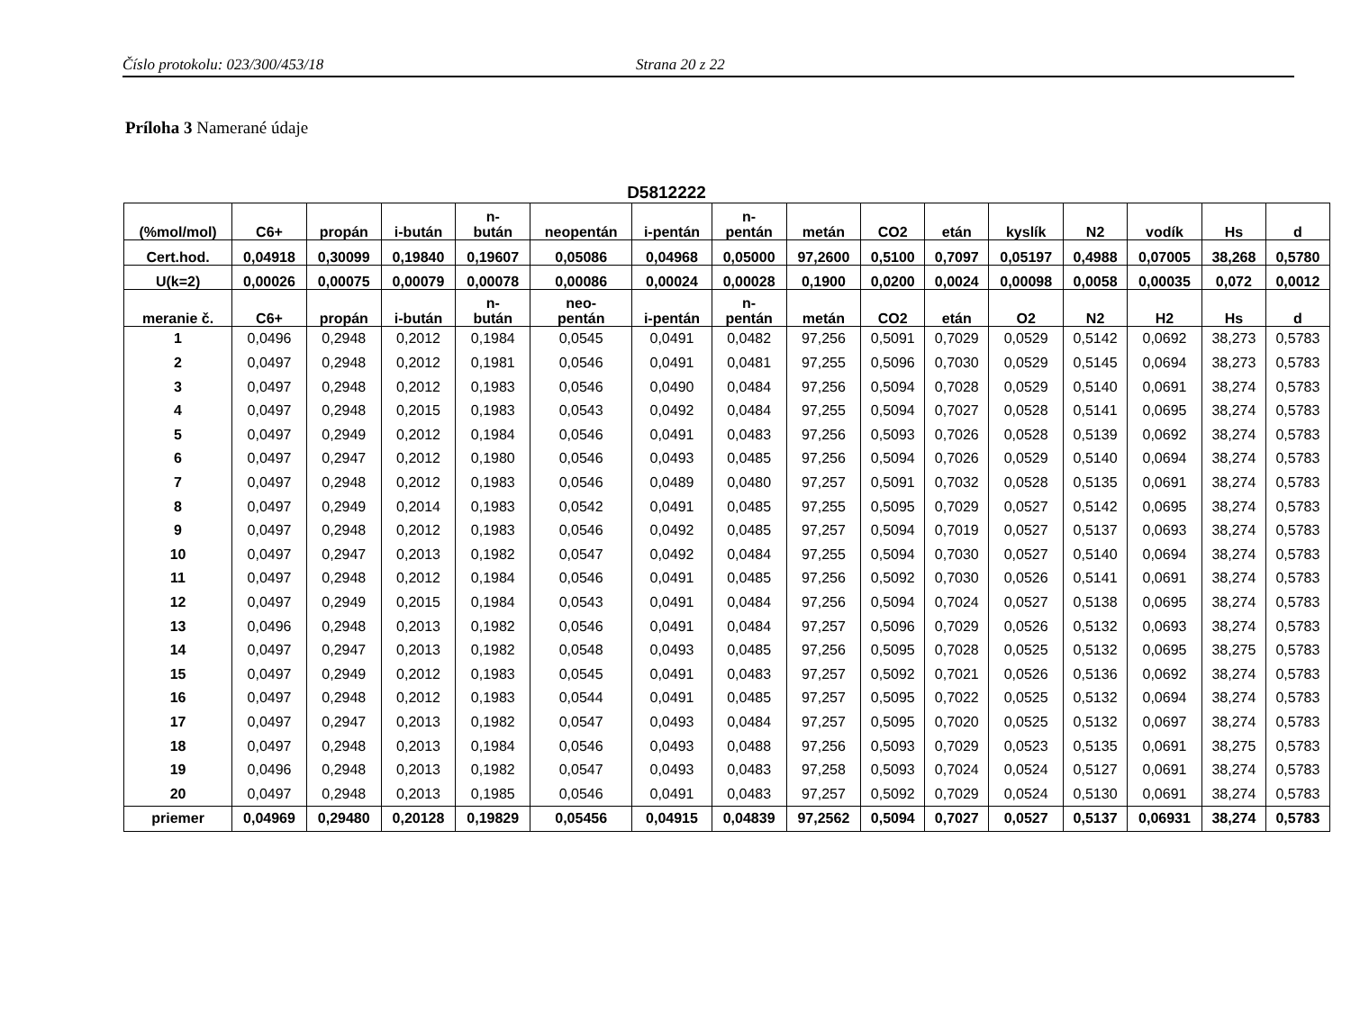Číslo protokolu: 023/300/453/18 Strana 20 z 22
Príloha 3 Namerané údaje
D5812222
| (%mol/mol) | C6+ | propán | i-bután | n- bután | neopentán | i-pentán | n- pentán | metán | CO2 | etán | kyslík | N2 | vodík | Hs | d |
| --- | --- | --- | --- | --- | --- | --- | --- | --- | --- | --- | --- | --- | --- | --- | --- |
| Cert.hod. | 0,04918 | 0,30099 | 0,19840 | 0,19607 | 0,05086 | 0,04968 | 0,05000 | 97,2600 | 0,5100 | 0,7097 | 0,05197 | 0,4988 | 0,07005 | 38,268 | 0,5780 |
| U(k=2) | 0,00026 | 0,00075 | 0,00079 | 0,00078 | 0,00086 | 0,00024 | 0,00028 | 0,1900 | 0,0200 | 0,0024 | 0,00098 | 0,0058 | 0,00035 | 0,072 | 0,0012 |
| meranie č. | C6+ | propán | i-bután | n- bután | neo- pentán | i-pentán | n- pentán | metán | CO2 | etán | O2 | N2 | H2 | Hs | d |
| 1 | 0,0496 | 0,2948 | 0,2012 | 0,1984 | 0,0545 | 0,0491 | 0,0482 | 97,256 | 0,5091 | 0,7029 | 0,0529 | 0,5142 | 0,0692 | 38,273 | 0,5783 |
| 2 | 0,0497 | 0,2948 | 0,2012 | 0,1981 | 0,0546 | 0,0491 | 0,0481 | 97,255 | 0,5096 | 0,7030 | 0,0529 | 0,5145 | 0,0694 | 38,273 | 0,5783 |
| 3 | 0,0497 | 0,2948 | 0,2012 | 0,1983 | 0,0546 | 0,0490 | 0,0484 | 97,256 | 0,5094 | 0,7028 | 0,0529 | 0,5140 | 0,0691 | 38,274 | 0,5783 |
| 4 | 0,0497 | 0,2948 | 0,2015 | 0,1983 | 0,0543 | 0,0492 | 0,0484 | 97,255 | 0,5094 | 0,7027 | 0,0528 | 0,5141 | 0,0695 | 38,274 | 0,5783 |
| 5 | 0,0497 | 0,2949 | 0,2012 | 0,1984 | 0,0546 | 0,0491 | 0,0483 | 97,256 | 0,5093 | 0,7026 | 0,0528 | 0,5139 | 0,0692 | 38,274 | 0,5783 |
| 6 | 0,0497 | 0,2947 | 0,2012 | 0,1980 | 0,0546 | 0,0493 | 0,0485 | 97,256 | 0,5094 | 0,7026 | 0,0529 | 0,5140 | 0,0694 | 38,274 | 0,5783 |
| 7 | 0,0497 | 0,2948 | 0,2012 | 0,1983 | 0,0546 | 0,0489 | 0,0480 | 97,257 | 0,5091 | 0,7032 | 0,0528 | 0,5135 | 0,0691 | 38,274 | 0,5783 |
| 8 | 0,0497 | 0,2949 | 0,2014 | 0,1983 | 0,0542 | 0,0491 | 0,0485 | 97,255 | 0,5095 | 0,7029 | 0,0527 | 0,5142 | 0,0695 | 38,274 | 0,5783 |
| 9 | 0,0497 | 0,2948 | 0,2012 | 0,1983 | 0,0546 | 0,0492 | 0,0485 | 97,257 | 0,5094 | 0,7019 | 0,0527 | 0,5137 | 0,0693 | 38,274 | 0,5783 |
| 10 | 0,0497 | 0,2947 | 0,2013 | 0,1982 | 0,0547 | 0,0492 | 0,0484 | 97,255 | 0,5094 | 0,7030 | 0,0527 | 0,5140 | 0,0694 | 38,274 | 0,5783 |
| 11 | 0,0497 | 0,2948 | 0,2012 | 0,1984 | 0,0546 | 0,0491 | 0,0485 | 97,256 | 0,5092 | 0,7030 | 0,0526 | 0,5141 | 0,0691 | 38,274 | 0,5783 |
| 12 | 0,0497 | 0,2949 | 0,2015 | 0,1984 | 0,0543 | 0,0491 | 0,0484 | 97,256 | 0,5094 | 0,7024 | 0,0527 | 0,5138 | 0,0695 | 38,274 | 0,5783 |
| 13 | 0,0496 | 0,2948 | 0,2013 | 0,1982 | 0,0546 | 0,0491 | 0,0484 | 97,257 | 0,5096 | 0,7029 | 0,0526 | 0,5132 | 0,0693 | 38,274 | 0,5783 |
| 14 | 0,0497 | 0,2947 | 0,2013 | 0,1982 | 0,0548 | 0,0493 | 0,0485 | 97,256 | 0,5095 | 0,7028 | 0,0525 | 0,5132 | 0,0695 | 38,275 | 0,5783 |
| 15 | 0,0497 | 0,2949 | 0,2012 | 0,1983 | 0,0545 | 0,0491 | 0,0483 | 97,257 | 0,5092 | 0,7021 | 0,0526 | 0,5136 | 0,0692 | 38,274 | 0,5783 |
| 16 | 0,0497 | 0,2948 | 0,2012 | 0,1983 | 0,0544 | 0,0491 | 0,0485 | 97,257 | 0,5095 | 0,7022 | 0,0525 | 0,5132 | 0,0694 | 38,274 | 0,5783 |
| 17 | 0,0497 | 0,2947 | 0,2013 | 0,1982 | 0,0547 | 0,0493 | 0,0484 | 97,257 | 0,5095 | 0,7020 | 0,0525 | 0,5132 | 0,0697 | 38,274 | 0,5783 |
| 18 | 0,0497 | 0,2948 | 0,2013 | 0,1984 | 0,0546 | 0,0493 | 0,0488 | 97,256 | 0,5093 | 0,7029 | 0,0523 | 0,5135 | 0,0691 | 38,275 | 0,5783 |
| 19 | 0,0496 | 0,2948 | 0,2013 | 0,1982 | 0,0547 | 0,0493 | 0,0483 | 97,258 | 0,5093 | 0,7024 | 0,0524 | 0,5127 | 0,0691 | 38,274 | 0,5783 |
| 20 | 0,0497 | 0,2948 | 0,2013 | 0,1985 | 0,0546 | 0,0491 | 0,0483 | 97,257 | 0,5092 | 0,7029 | 0,0524 | 0,5130 | 0,0691 | 38,274 | 0,5783 |
| priemer | 0,04969 | 0,29480 | 0,20128 | 0,19829 | 0,05456 | 0,04915 | 0,04839 | 97,2562 | 0,5094 | 0,7027 | 0,0527 | 0,5137 | 0,06931 | 38,274 | 0,5783 |